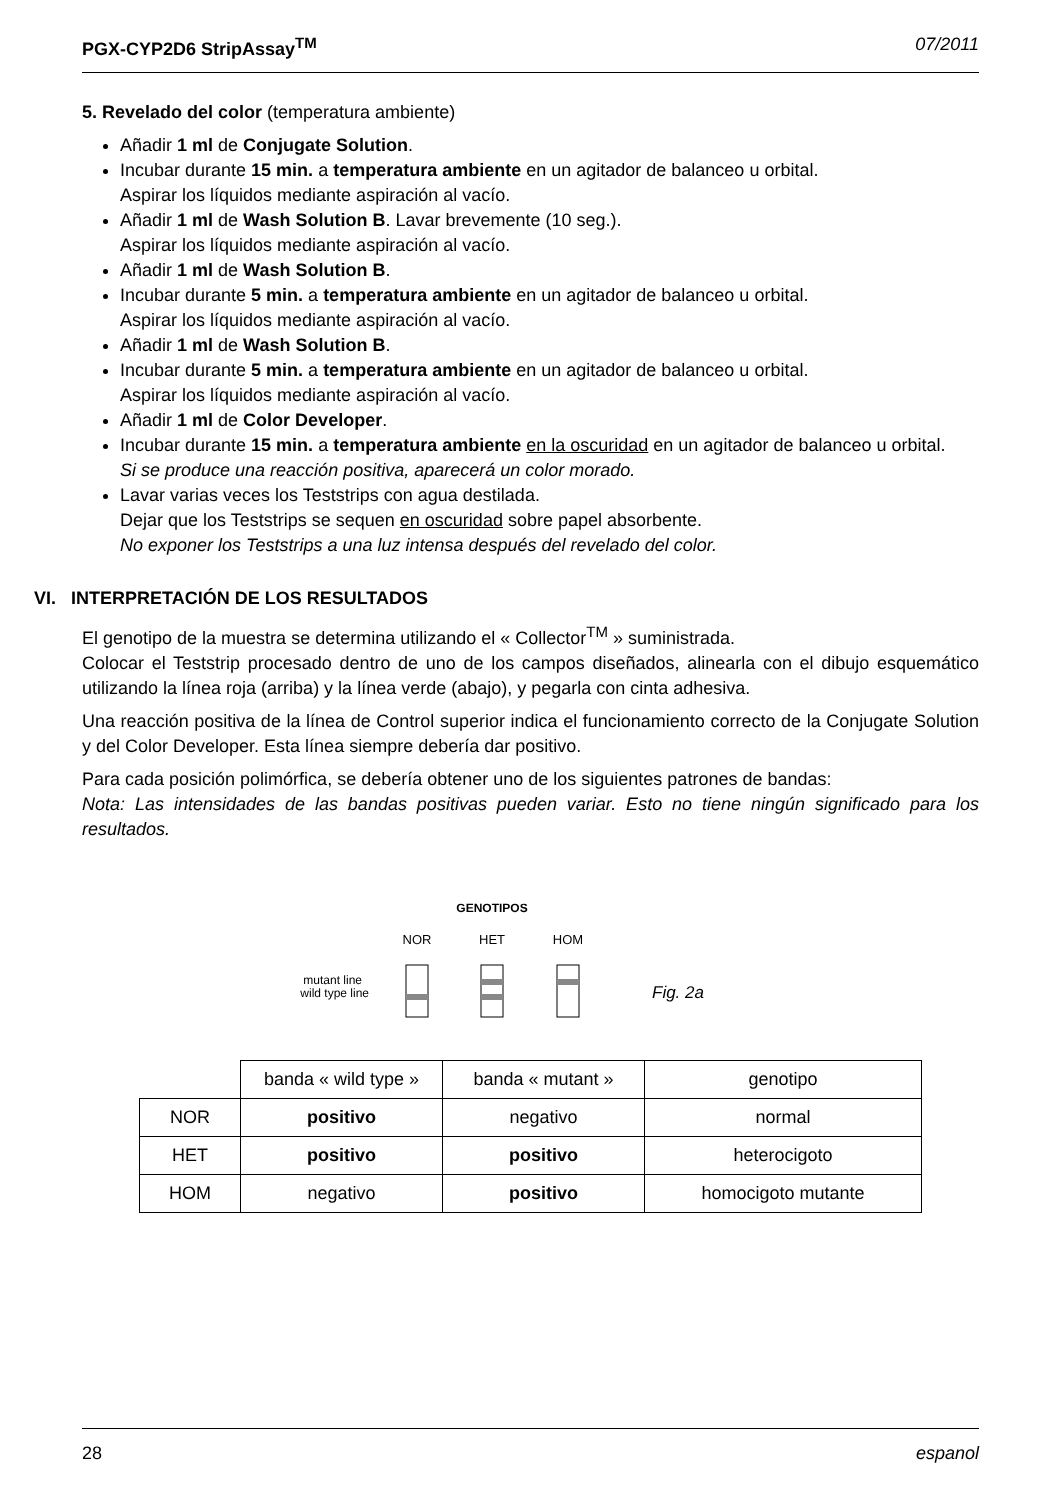PGX-CYP2D6 StripAssay<sup>TM</sup> 07/2011
5. Revelado del color (temperatura ambiente)
Añadir 1 ml de Conjugate Solution.
Incubar durante 15 min. a temperatura ambiente en un agitador de balanceo u orbital.
Aspirar los líquidos mediante aspiración al vacío.
Añadir 1 ml de Wash Solution B. Lavar brevemente (10 seg.).
Aspirar los líquidos mediante aspiración al vacío.
Añadir 1 ml de Wash Solution B.
Incubar durante 5 min. a temperatura ambiente en un agitador de balanceo u orbital.
Aspirar los líquidos mediante aspiración al vacío.
Añadir 1 ml de Wash Solution B.
Incubar durante 5 min. a temperatura ambiente en un agitador de balanceo u orbital.
Aspirar los líquidos mediante aspiración al vacío.
Añadir 1 ml de Color Developer.
Incubar durante 15 min. a temperatura ambiente en la oscuridad en un agitador de balanceo u orbital.
Si se produce una reacción positiva, aparecerá un color morado.
Lavar varias veces los Teststrips con agua destilada.
Dejar que los Teststrips se sequen en oscuridad sobre papel absorbente.
No exponer los Teststrips a una luz intensa después del revelado del color.
VI. INTERPRETACIÓN DE LOS RESULTADOS
El genotipo de la muestra se determina utilizando el « Collector<sup>TM</sup> » suministrada.
Colocar el Teststrip procesado dentro de uno de los campos diseñados, alinearla con el dibujo esquemático utilizando la línea roja (arriba) y la línea verde (abajo), y pegarla con cinta adhesiva.
Una reacción positiva de la línea de Control superior indica el funcionamiento correcto de la Conjugate Solution y del Color Developer. Esta línea siempre debería dar positivo.
Para cada posición polimórfica, se debería obtener uno de los siguientes patrones de bandas:
Nota: Las intensidades de las bandas positivas pueden variar. Esto no tiene ningún significado para los resultados.
GENOTIPOS
NOR
HET
HOM
mutant line
wild type line
Fig. 2a
| | banda « wild type » | banda « mutant » | genotipo |
| --- | --- | --- | --- |
| NOR | positivo | negativo | normal |
| HET | positivo | positivo | heterocigoto |
| HOM | negativo | positivo | homocigoto mutante |
28 espanol